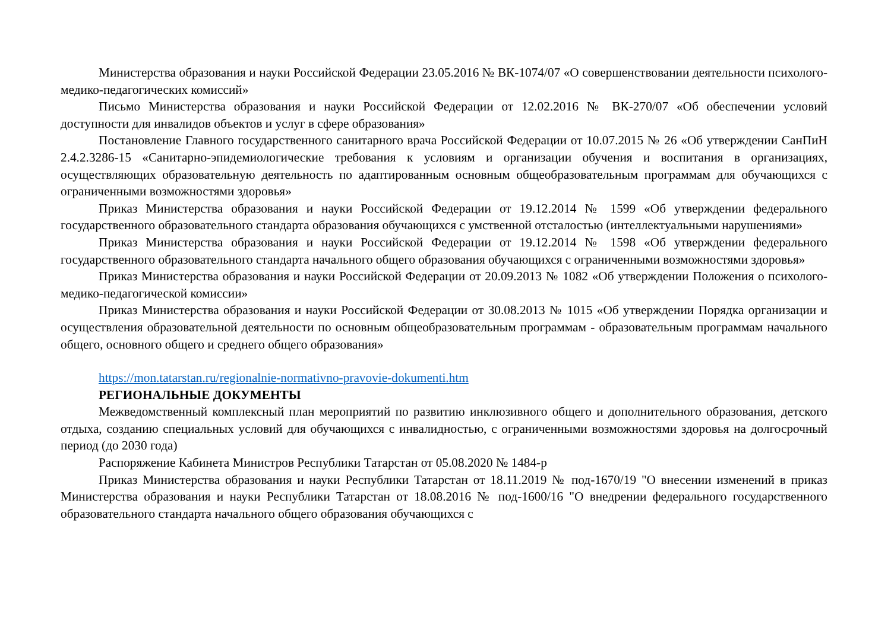Министерства образования и науки Российской Федерации 23.05.2016 № ВК-1074/07 «О совершенствовании деятельности психолого-медико-педагогических комиссий»
Письмо Министерства образования и науки Российской Федерации от 12.02.2016 № ВК-270/07 «Об обеспечении условий доступности для инвалидов объектов и услуг в сфере образования»
Постановление Главного государственного санитарного врача Российской Федерации от 10.07.2015 № 26 «Об утверждении СанПиН 2.4.2.3286-15 «Санитарно-эпидемиологические требования к условиям и организации обучения и воспитания в организациях, осуществляющих образовательную деятельность по адаптированным основным общеобразовательным программам для обучающихся с ограниченными возможностями здоровья»
Приказ Министерства образования и науки Российской Федерации от 19.12.2014 № 1599 «Об утверждении федерального государственного образовательного стандарта образования обучающихся с умственной отсталостью (интеллектуальными нарушениями»
Приказ Министерства образования и науки Российской Федерации от 19.12.2014 № 1598 «Об утверждении федерального государственного образовательного стандарта начального общего образования обучающихся с ограниченными возможностями здоровья»
Приказ Министерства образования и науки Российской Федерации от 20.09.2013 № 1082 «Об утверждении Положения о психолого-медико-педагогической комиссии»
Приказ Министерства образования и науки Российской Федерации от 30.08.2013 № 1015 «Об утверждении Порядка организации и осуществления образовательной деятельности по основным общеобразовательным программам - образовательным программам начального общего, основного общего и среднего общего образования»
https://mon.tatarstan.ru/regionalnie-normativno-pravovie-dokumenti.htm
РЕГИОНАЛЬНЫЕ ДОКУМЕНТЫ
Межведомственный комплексный план мероприятий по развитию инклюзивного общего и дополнительного образования, детского отдыха, созданию специальных условий для обучающихся с инвалидностью, с ограниченными возможностями здоровья на долгосрочный период (до 2030 года)
Распоряжение Кабинета Министров Республики Татарстан от 05.08.2020 № 1484-р
Приказ Министерства образования и науки Республики Татарстан от 18.11.2019 № под-1670/19 "О внесении изменений в приказ Министерства образования и науки Республики Татарстан от 18.08.2016 № под-1600/16 "О внедрении федерального государственного образовательного стандарта начального общего образования обучающихся с